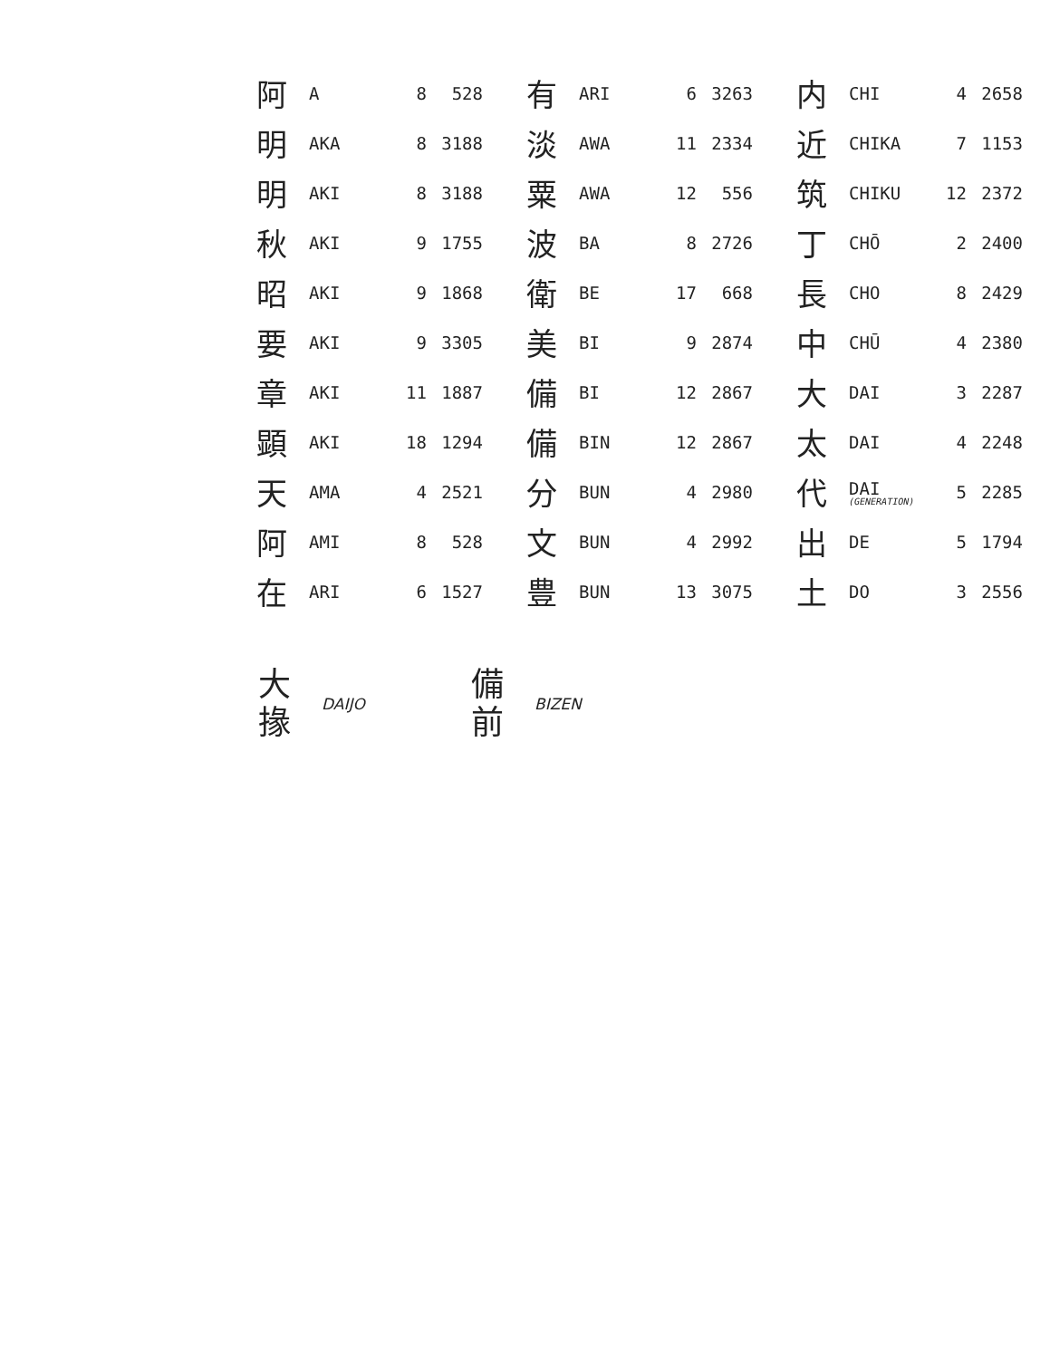| 阿 | A | 8 | 528 | | 有 | ARI | 6 | 3263 | | 内 | CHI | 4 | 2658 |
| 明 | AKA | 8 | 3188 | | 淡 | AWA | 11 | 2334 | | 近 | CHIKA | 7 | 1153 |
| 明 | AKI | 8 | 3188 | | 粟 | AWA | 12 | 556 | | 筑 | CHIKU | 12 | 2372 |
| 秋 | AKI | 9 | 1755 | | 波 | BA | 8 | 2726 | | 丁 | CHŌ | 2 | 2400 |
| 昭 | AKI | 9 | 1868 | | 衛 | BE | 17 | 668 | | 長 | CHO | 8 | 2429 |
| 要 | AKI | 9 | 3305 | | 美 | BI | 9 | 2874 | | 中 | CHŪ | 4 | 2380 |
| 章 | AKI | 11 | 1887 | | 備 | BI | 12 | 2867 | | 大 | DAI | 3 | 2287 |
| 顕 | AKI | 18 | 1294 | | 備 | BIN | 12 | 2867 | | 太 | DAI | 4 | 2248 |
| 天 | AMA | 4 | 2521 | | 分 | BUN | 4 | 2980 | | 代 | DAI (GENERATION) | 5 | 2285 |
| 阿 | AMI | 8 | 528 | | 文 | BUN | 4 | 2992 | | 出 | DE | 5 | 1794 |
| 在 | ARI | 6 | 1527 | | 豊 | BUN | 13 | 3075 | | 土 | DO | 3 | 2556 |
大
掾 DAIJO
備
前 BIZEN